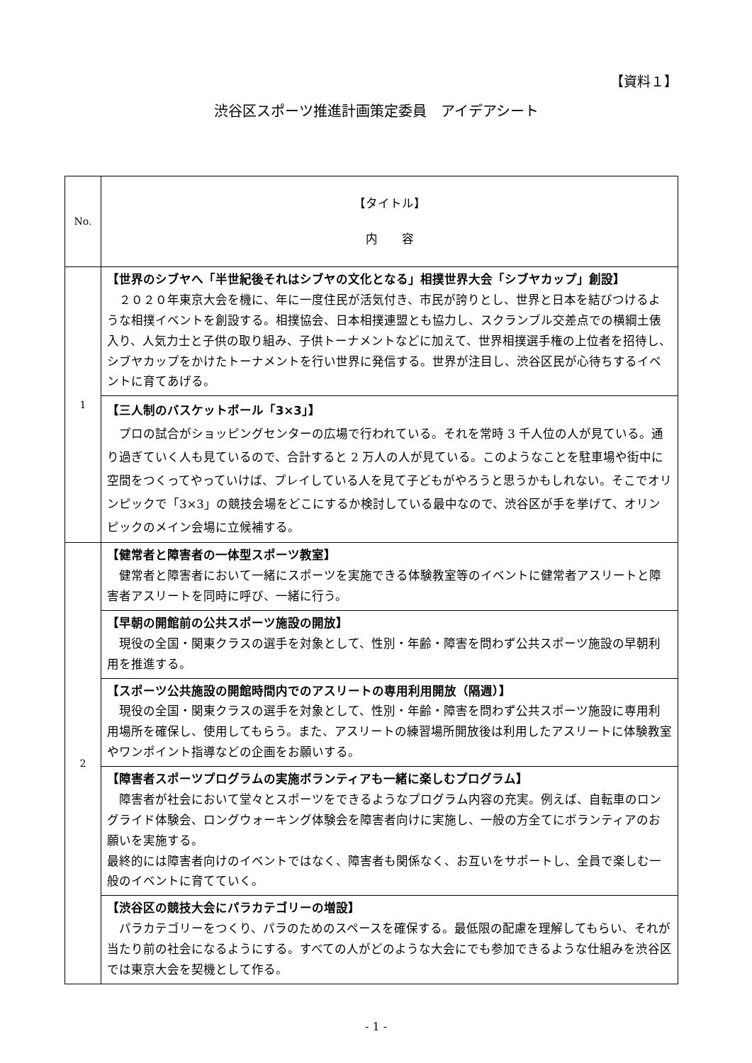【資料１】
渋谷区スポーツ推進計画策定委員　アイデアシート
| No. | 【タイトル】 内 容 |
| 1 | 【世界のシブヤへ「半世紀後それはシブヤの文化となる」相撲世界大会「シブヤカップ」創設】 ２０２０年東京大会を機に、年に一度住民が活気付き、市民が誇りとし、世界と日本を結びつけるような相撲イベントを創設する。相撲協会、日本相撲連盟とも協力し、スクランブル交差点での横綱土俵入り、人気力士と子供の取り組み、子供トーナメントなどに加えて、世界相撲選手権の上位者を招待し、シブヤカップをかけたトーナメントを行い世界に発信する。世界が注目し、渋谷区民が心待ちするイベントに育てあげる。 |
| | 【三人制のバスケットボール「3×3」】 プロの試合がショッピングセンターの広場で行われている。それを常時 3 千人位の人が見ている。通り過ぎていく人も見ているので、合計すると 2 万人の人が見ている。このようなことを駐車場や街中に空間をつくってやっていけば、プレイしている人を見て子どもがやろうと思うかもしれない。そこでオリンピックで「3×3」の競技会場をどこにするか検討している最中なので、渋谷区が手を挙げて、オリンピックのメイン会場に立候補する。 |
| 2 | 【健常者と障害者の一体型スポーツ教室】 健常者と障害者において一緒にスポーツを実施できる体験教室等のイベントに健常者アスリートと障害者アスリートを同時に呼び、一緒に行う。 |
| | 【早朝の開館前の公共スポーツ施設の開放】 現役の全国・関東クラスの選手を対象として、性別・年齢・障害を問わず公共スポーツ施設の早朝利用を推進する。 |
| | 【スポーツ公共施設の開館時間内でのアスリートの専用利用開放（隔週）】 現役の全国・関東クラスの選手を対象として、性別・年齢・障害を問わず公共スポーツ施設に専用利用場所を確保し、使用してもらう。また、アスリートの練習場所開放後は利用したアスリートに体験教室やワンポイント指導などの企画をお願いする。 |
| | 【障害者スポーツプログラムの実施ボランティアも一緒に楽しむプログラム】 障害者が社会において堂々とスポーツをできるようなプログラム内容の充実。例えば、自転車のロングライド体験会、ロングウォーキング体験会を障害者向けに実施し、一般の方全てにボランティアのお願いを実施する。 最終的には障害者向けのイベントではなく、障害者も関係なく、お互いをサポートし、全員で楽しむ一般のイベントに育てていく。 |
| | 【渋谷区の競技大会にパラカテゴリーの増設】 パラカテゴリーをつくり、パラのためのスペースを確保する。最低限の配慮を理解してもらい、それが当たり前の社会になるようにする。すべての人がどのような大会にでも参加できるような仕組みを渋谷区では東京大会を契機として作る。 |
- 1 -